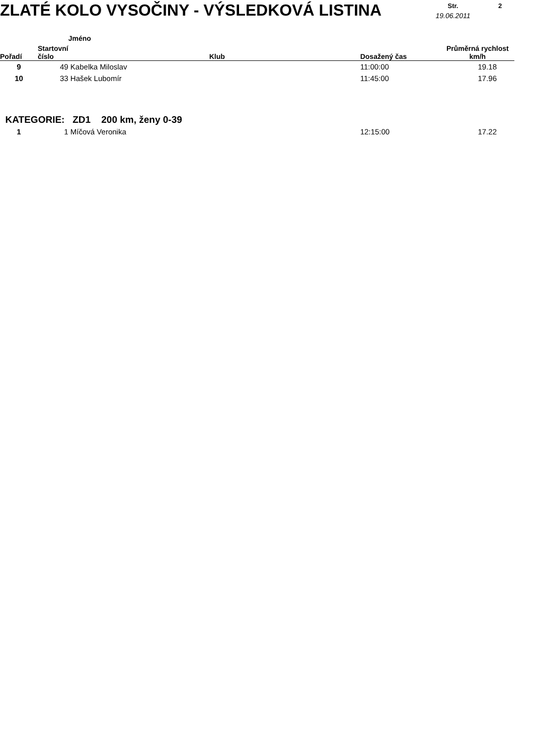ZLATÉ KOLO VYSOČINY - VÝSLEDKOVÁ LISTINA
Str.
19.06.2011
2
| Pořadí | Startovní číslo | Jméno | Klub | Dosažený čas | Průměrná rychlost km/h |
| --- | --- | --- | --- | --- | --- |
| 9 | 49 | Kabelka Miloslav | | 11:00:00 | 19.18 |
| 10 | 33 | Hašek Lubomír | | 11:45:00 | 17.96 |
| KATEGORIE: ZD1 200 km, ženy 0-39 | | | | | |
| 1 | 1 | Míčová Veronika | | 12:15:00 | 17.22 |